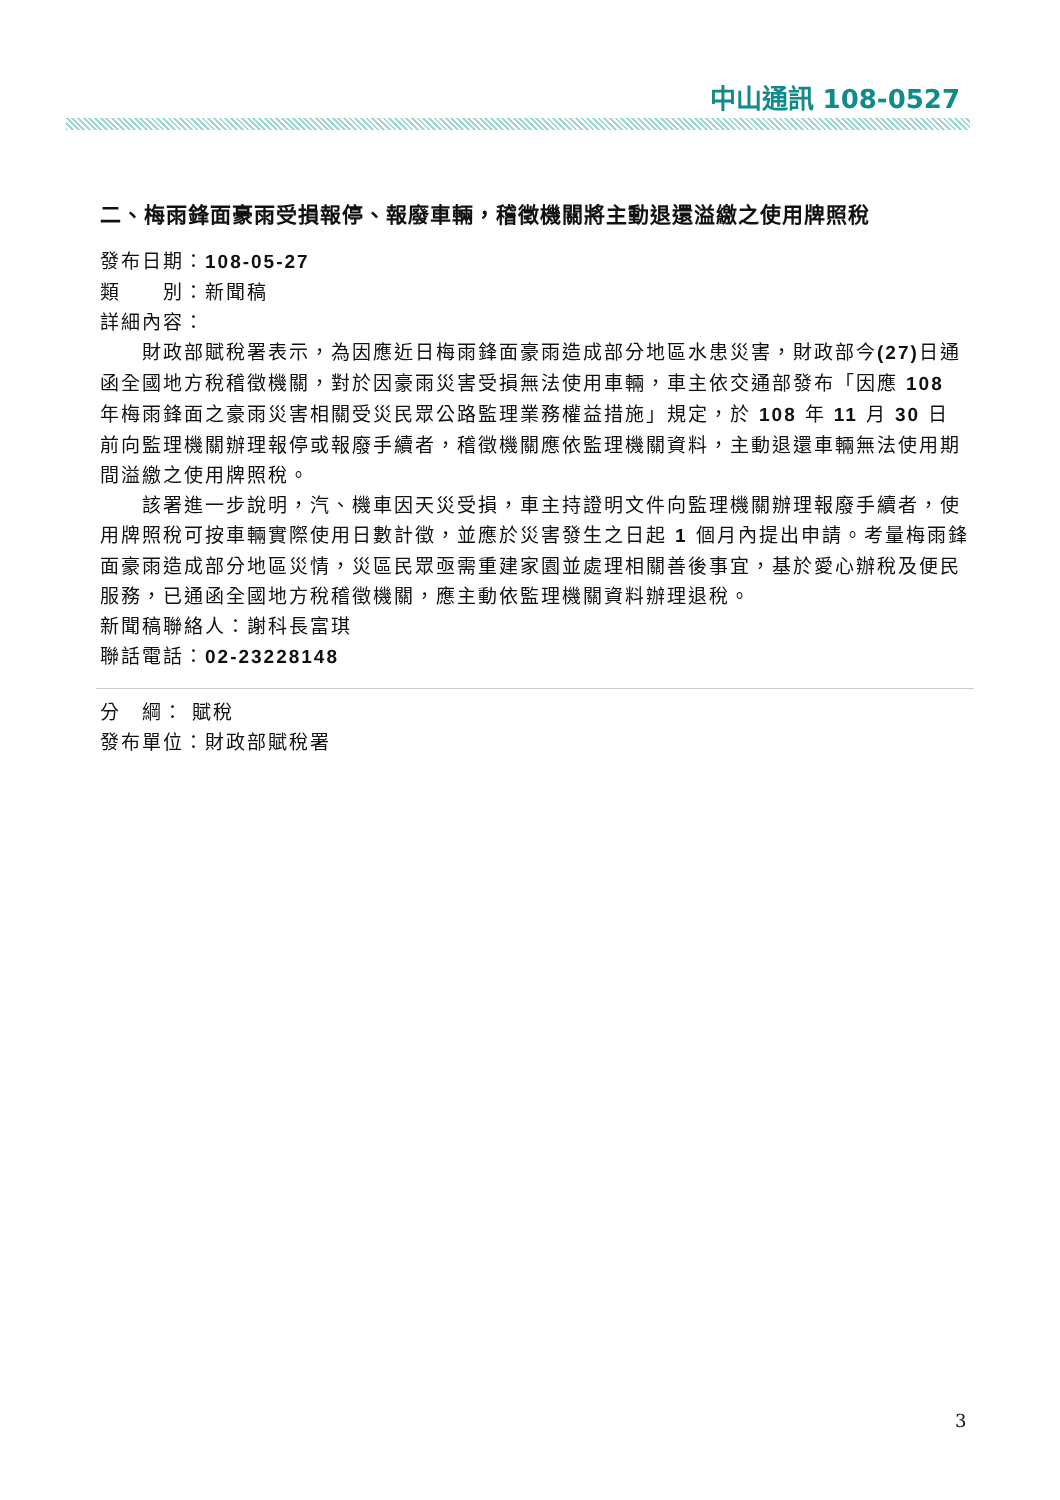中山通訊 108-0527
二、梅雨鋒面豪雨受損報停、報廢車輛，稽徵機關將主動退還溢繳之使用牌照稅
發布日期：108-05-27
類　　別：新聞稿
詳細內容：
財政部賦稅署表示，為因應近日梅雨鋒面豪雨造成部分地區水患災害，財政部今(27) 日通函全國地方稅稽徵機關，對於因豪雨災害受損無法使用車輛，車主依交通部發布「因應 108 年梅雨鋒面之豪雨災害相關受災民眾公路監理業務權益措施」規定，於 108 年 11 月 30 日前向監理機關辦理報停或報廢手續者，稽徵機關應依監理機關資料，主動退還車輛無法使用期間溢繳之使用牌照稅。
該署進一步說明，汽、機車因天災受損，車主持證明文件向監理機關辦理報廢手續者，使用牌照稅可按車輛實際使用日數計徵，並應於災害發生之日起 1 個月內提出申請。考量梅雨鋒面豪雨造成部分地區災情，災區民眾亟需重建家園並處理相關善後事宜，基於愛心辦稅及便民服務，已通函全國地方稅稽徵機關，應主動依監理機關資料辦理退稅。
新聞稿聯絡人：謝科長富琪
聯話電話：02-23228148
分　綱： 賦稅
發布單位：財政部賦稅署
3